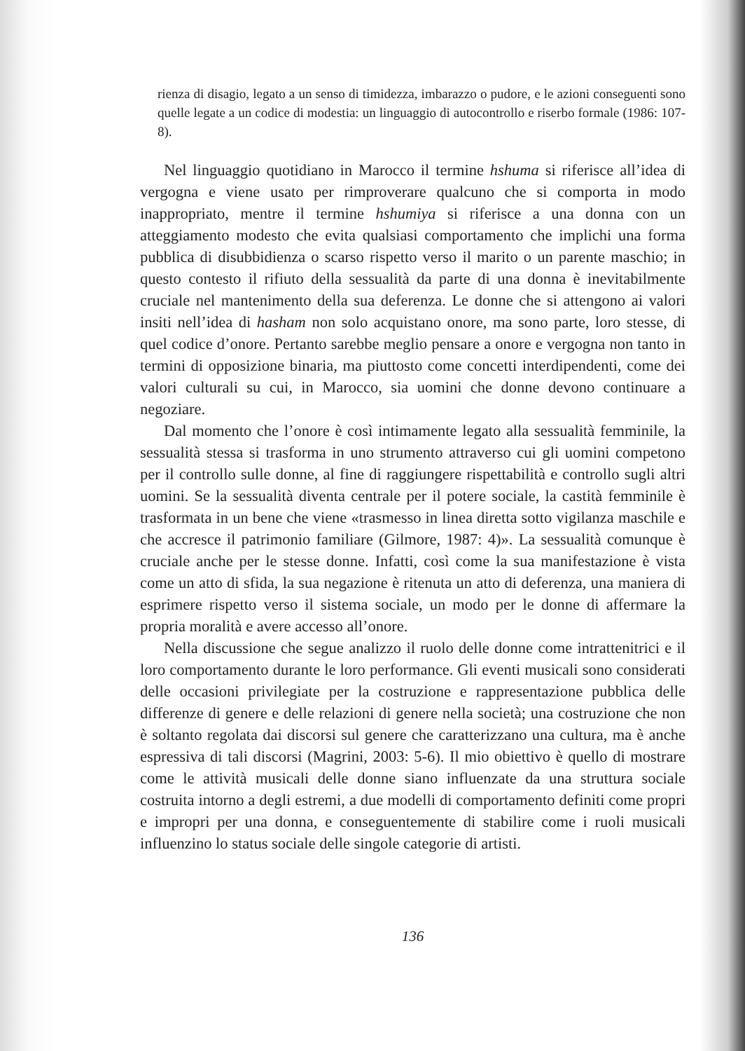rienza di disagio, legato a un senso di timidezza, imbarazzo o pudore, e le azioni conseguenti sono quelle legate a un codice di modestia: un linguaggio di autocontrollo e riserbo formale (1986: 107-8).
Nel linguaggio quotidiano in Marocco il termine hshuma si riferisce all’idea di vergogna e viene usato per rimproverare qualcuno che si comporta in modo inappropriato, mentre il termine hshumiya si riferisce a una donna con un atteggiamento modesto che evita qualsiasi comportamento che implichi una forma pubblica di disubbidienza o scarso rispetto verso il marito o un parente maschio; in questo contesto il rifiuto della sessualità da parte di una donna è inevitabilmente cruciale nel mantenimento della sua deferenza. Le donne che si attengono ai valori insiti nell’idea di hasham non solo acquistano onore, ma sono parte, loro stesse, di quel codice d’onore. Pertanto sarebbe meglio pensare a onore e vergogna non tanto in termini di opposizione binaria, ma piuttosto come concetti interdipendenti, come dei valori culturali su cui, in Marocco, sia uomini che donne devono continuare a negoziare.
Dal momento che l’onore è così intimamente legato alla sessualità femminile, la sessualità stessa si trasforma in uno strumento attraverso cui gli uomini competono per il controllo sulle donne, al fine di raggiungere rispettabilità e controllo sugli altri uomini. Se la sessualità diventa centrale per il potere sociale, la castità femminile è trasformata in un bene che viene «trasmesso in linea diretta sotto vigilanza maschile e che accresce il patrimonio familiare (Gilmore, 1987: 4)». La sessualità comunque è cruciale anche per le stesse donne. Infatti, così come la sua manifestazione è vista come un atto di sfida, la sua negazione è ritenuta un atto di deferenza, una maniera di esprimere rispetto verso il sistema sociale, un modo per le donne di affermare la propria moralità e avere accesso all’onore.
Nella discussione che segue analizzo il ruolo delle donne come intrattenitrici e il loro comportamento durante le loro performance. Gli eventi musicali sono considerati delle occasioni privilegiate per la costruzione e rappresentazione pubblica delle differenze di genere e delle relazioni di genere nella società; una costruzione che non è soltanto regolata dai discorsi sul genere che caratterizzano una cultura, ma è anche espressiva di tali discorsi (Magrini, 2003: 5-6). Il mio obiettivo è quello di mostrare come le attività musicali delle donne siano influenzate da una struttura sociale costruita intorno a degli estremi, a due modelli di comportamento definiti come propri e impropri per una donna, e conseguentemente di stabilire come i ruoli musicali influenzino lo status sociale delle singole categorie di artisti.
136